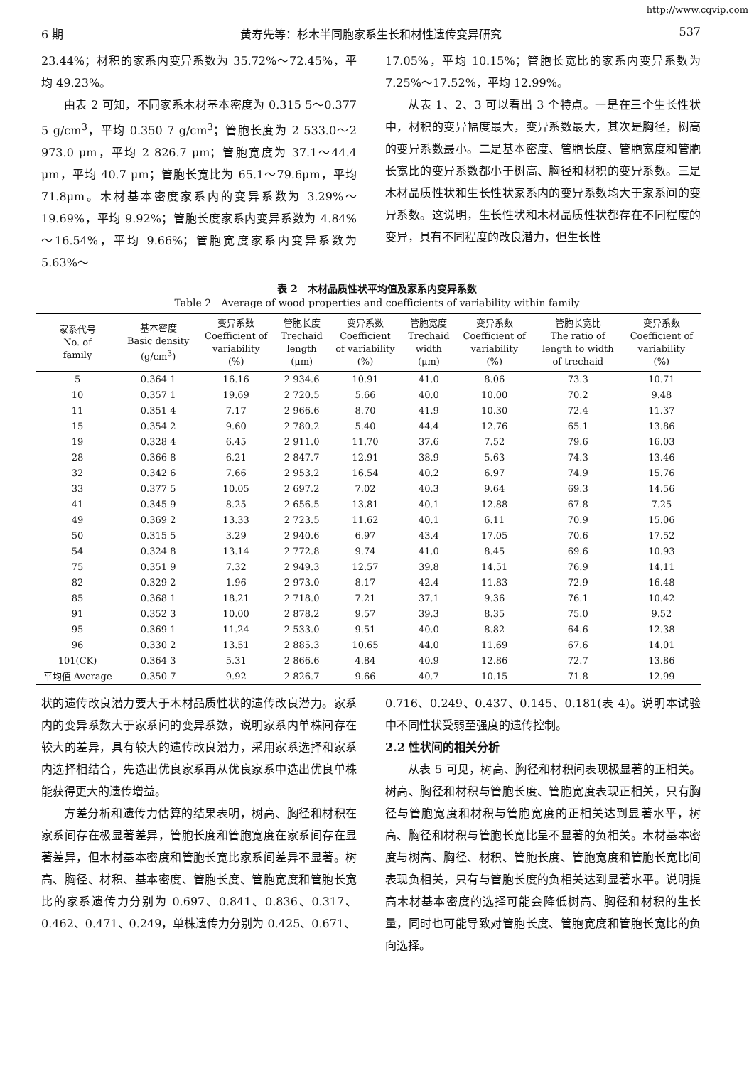http://www.cqvip.com
6 期 黄寿先等：杉木半同胞家系生长和材性遗传变异研究 537
23.44%；材积的家系内变异系数为 35.72%～72.45%，平均 49.23%。
由表 2 可知，不同家系木材基本密度为 0.315 5～0.377 5 g/cm<sup>3</sup>，平均 0.350 7 g/cm<sup>3</sup>；管胞长度为 2 533.0～2 973.0 μm，平均 2 826.7 μm；管胞宽度为 37.1～44.4 μm，平均 40.7 μm；管胞长宽比为 65.1～79.6μm，平均 71.8μm。木材基本密度家系内的变异系数为 3.29%～19.69%，平均 9.92%；管胞长度家系内变异系数为 4.84%～16.54%，平均 9.66%；管胞宽度家系内变异系数为 5.63%～
17.05%，平均 10.15%；管胞长宽比的家系内变异系数为 7.25%～17.52%，平均 12.99%。
从表 1、2、3 可以看出 3 个特点。一是在三个生长性状中，材积的变异幅度最大，变异系数最大，其次是胸径，树高的变异系数最小。二是基本密度、管胞长度、管胞宽度和管胞长宽比的变异系数都小于树高、胸径和材积的变异系数。三是木材品质性状和生长性状家系内的变异系数均大于家系间的变异系数。这说明，生长性状和木材品质性状都存在不同程度的变异，具有不同程度的改良潜力，但生长性
表 2　木材品质性状平均值及家系内变异系数
Table 2　Average of wood properties and coefficients of variability within family
| 家系代号 No. of family | 基本密度 Basic density (g/cm<sup>3</sup>) | 变异系数 Coefficient of variability (%) | 管胞长度 Trechaid length (μm) | 变异系数 Coefficient of variability (%) | 管胞宽度 Trechaid width (μm) | 变异系数 Coefficient of variability (%) | 管胞长宽比 The ratio of length to width of trechaid | 变异系数 Coefficient of variability (%) |
| --- | --- | --- | --- | --- | --- | --- | --- | --- |
| 5 | 0.364 1 | 16.16 | 2 934.6 | 10.91 | 41.0 | 8.06 | 73.3 | 10.71 |
| 10 | 0.357 1 | 19.69 | 2 720.5 | 5.66 | 40.0 | 10.00 | 70.2 | 9.48 |
| 11 | 0.351 4 | 7.17 | 2 966.6 | 8.70 | 41.9 | 10.30 | 72.4 | 11.37 |
| 15 | 0.354 2 | 9.60 | 2 780.2 | 5.40 | 44.4 | 12.76 | 65.1 | 13.86 |
| 19 | 0.328 4 | 6.45 | 2 911.0 | 11.70 | 37.6 | 7.52 | 79.6 | 16.03 |
| 28 | 0.366 8 | 6.21 | 2 847.7 | 12.91 | 38.9 | 5.63 | 74.3 | 13.46 |
| 32 | 0.342 6 | 7.66 | 2 953.2 | 16.54 | 40.2 | 6.97 | 74.9 | 15.76 |
| 33 | 0.377 5 | 10.05 | 2 697.2 | 7.02 | 40.3 | 9.64 | 69.3 | 14.56 |
| 41 | 0.345 9 | 8.25 | 2 656.5 | 13.81 | 40.1 | 12.88 | 67.8 | 7.25 |
| 49 | 0.369 2 | 13.33 | 2 723.5 | 11.62 | 40.1 | 6.11 | 70.9 | 15.06 |
| 50 | 0.315 5 | 3.29 | 2 940.6 | 6.97 | 43.4 | 17.05 | 70.6 | 17.52 |
| 54 | 0.324 8 | 13.14 | 2 772.8 | 9.74 | 41.0 | 8.45 | 69.6 | 10.93 |
| 75 | 0.351 9 | 7.32 | 2 949.3 | 12.57 | 39.8 | 14.51 | 76.9 | 14.11 |
| 82 | 0.329 2 | 1.96 | 2 973.0 | 8.17 | 42.4 | 11.83 | 72.9 | 16.48 |
| 85 | 0.368 1 | 18.21 | 2 718.0 | 7.21 | 37.1 | 9.36 | 76.1 | 10.42 |
| 91 | 0.352 3 | 10.00 | 2 878.2 | 9.57 | 39.3 | 8.35 | 75.0 | 9.52 |
| 95 | 0.369 1 | 11.24 | 2 533.0 | 9.51 | 40.0 | 8.82 | 64.6 | 12.38 |
| 96 | 0.330 2 | 13.51 | 2 885.3 | 10.65 | 44.0 | 11.69 | 67.6 | 14.01 |
| 101(CK) | 0.364 3 | 5.31 | 2 866.6 | 4.84 | 40.9 | 12.86 | 72.7 | 13.86 |
| 平均值 Average | 0.350 7 | 9.92 | 2 826.7 | 9.66 | 40.7 | 10.15 | 71.8 | 12.99 |
状的遗传改良潜力要大于木材品质性状的遗传改良潜力。家系内的变异系数大于家系间的变异系数，说明家系内单株间存在较大的差异，具有较大的遗传改良潜力，采用家系选择和家系内选择相结合，先选出优良家系再从优良家系中选出优良单株能获得更大的遗传增益。
方差分析和遗传力估算的结果表明，树高、胸径和材积在家系间存在极显著差异，管胞长度和管胞宽度在家系间存在显著差异，但木材基本密度和管胞长宽比家系间差异不显著。树高、胸径、材积、基本密度、管胞长度、管胞宽度和管胞长宽比的家系遗传力分别为 0.697、0.841、0.836、0.317、0.462、0.471、0.249，单株遗传力分别为 0.425、0.671、
0.716、0.249、0.437、0.145、0.181(表 4)。说明本试验中不同性状受弱至强度的遗传控制。
2.2 性状间的相关分析
从表 5 可见，树高、胸径和材积间表现极显著的正相关。树高、胸径和材积与管胞长度、管胞宽度表现正相关，只有胸径与管胞宽度和材积与管胞宽度的正相关达到显著水平，树高、胸径和材积与管胞长宽比呈不显著的负相关。木材基本密度与树高、胸径、材积、管胞长度、管胞宽度和管胞长宽比间表现负相关，只有与管胞长度的负相关达到显著水平。说明提高木材基本密度的选择可能会降低树高、胸径和材积的生长量，同时也可能导致对管胞长度、管胞宽度和管胞长宽比的负向选择。